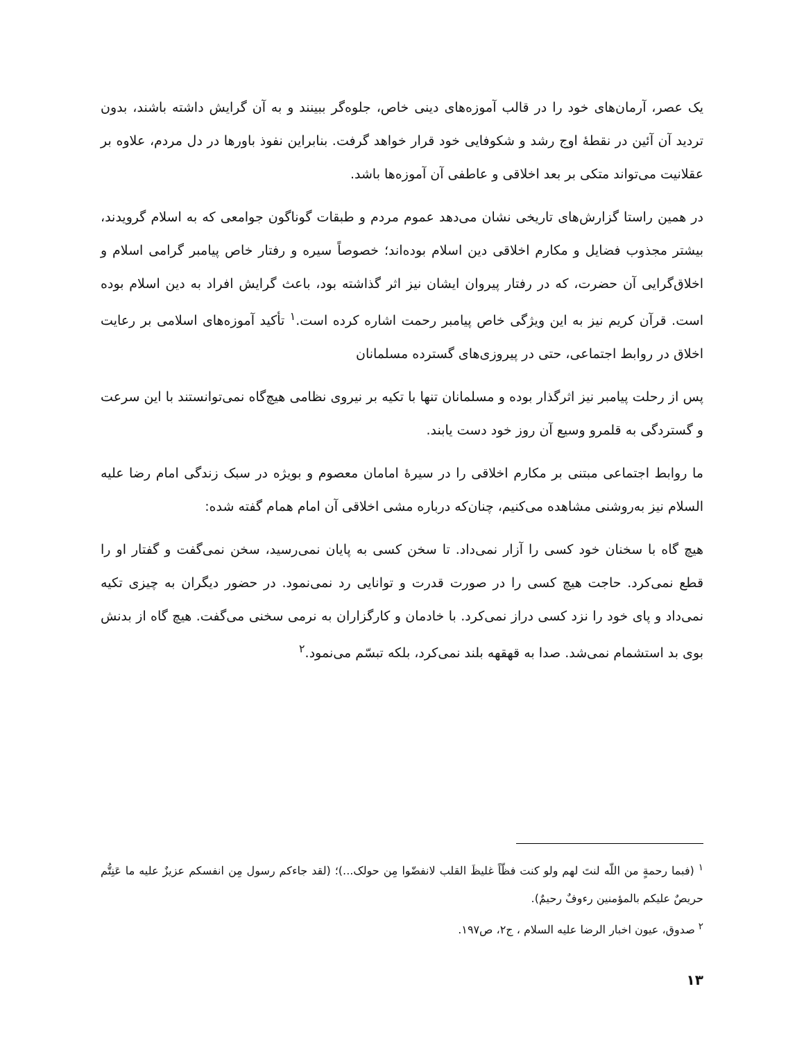یک عصر، آرمان‌های خود را در قالب آموزه‌های دینی خاص، جلوه‌گر ببینند و به آن گرایش داشته باشند، بدون تردید آن آئین در نقطهٔ اوج رشد و شکوفایی خود قرار خواهد گرفت. بنابراین نفوذ باورها در دل مردم، علاوه بر عقلانیت می‌تواند متکی بر بعد اخلاقی و عاطفی آن آموزه‌ها باشد.
در همین راستا گزارش‌های تاریخی نشان می‌دهد عموم مردم و طبقات گوناگون جوامعی که به اسلام گرویدند، بیشتر مجذوب فضایل و مکارم اخلاقی دین اسلام بوده‌اند؛ خصوصاً سیره و رفتار خاص پیامبر گرامی اسلام و اخلاق‌گرایی آن حضرت، که در رفتار پیروان ایشان نیز اثر گذاشته بود، باعث گرایش افراد به دین اسلام بوده است. قرآن کریم نیز به این ویژگی خاص پیامبر رحمت اشاره کرده است.<sup>۱</sup> تأکید آموزه‌های اسلامی بر رعایت اخلاق در روابط اجتماعی، حتی در پیروزی‌های گسترده مسلمانان
پس از رحلت پیامبر نیز اثرگذار بوده و مسلمانان تنها با تکیه بر نیروی نظامی هیچ‌گاه نمی‌توانستند با این سرعت و گستردگی به قلمرو وسیع آن روز خود دست یابند.
ما روابط اجتماعی مبتنی بر مکارم اخلاقی را در سیرهٔ امامان معصوم و بویژه در سبک زندگی امام رضا علیه السلام نیز به‌روشنی مشاهده می‌کنیم، چنان‌که درباره مشی اخلاقی آن امام همام گفته شده:
هیچ گاه با سخنان خود کسی را آزار نمی‌داد. تا سخن کسی به پایان نمی‌رسید، سخن نمی‌گفت و گفتار او را قطع نمی‌کرد. حاجت هیچ کسی را در صورت قدرت و توانایی رد نمی‌نمود. در حضور دیگران به چیزی تکیه نمی‌داد و پای خود را نزد کسی دراز نمی‌کرد. با خادمان و کارگزاران به نرمی سخنی می‌گفت. هیچ گاه از بدنش بوی بد استشمام نمی‌شد. صدا به قهقهه بلند نمی‌کرد، بلکه تبسّم می‌نمود.<sup>۲</sup>
<sup>۱</sup> (فبما رحمةٍ من اللّه لنتَ لهم ولو کنت فظّاً غلیظَ القلب لانفضّوا مِن حولک...)؛ (لقد جاءکم رسول مِن انفسکم عزیزٌ علیه ما عَنِتُّم حریصٌ علیکم بالمؤمنین رءوفٌ رحیمٌ).
<sup>۲</sup> صدوق، عیون اخبار الرضا علیه السلام ، ج۲، ص۱۹۷.
۱۳